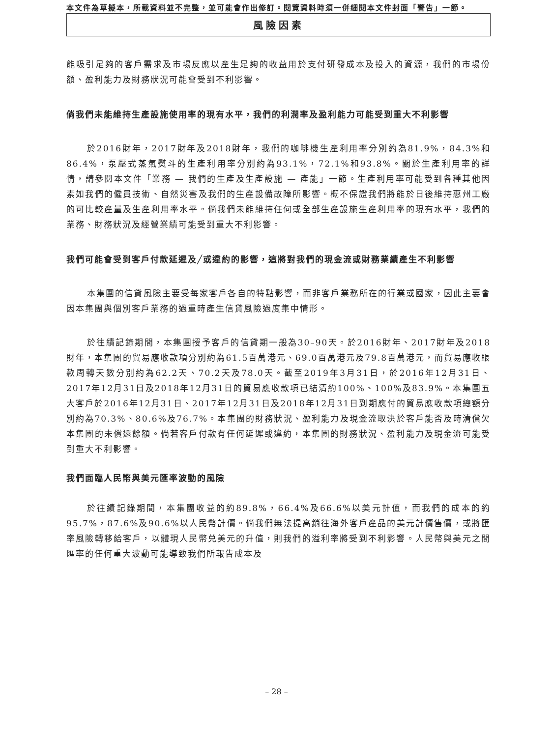本文件為草擬本，所載資料並不完整，並可能會作出修訂。閱覽資料時須一併細閱本文件封面「警告」一節。
風險因素
能吸引足夠的客戶需求及市場反應以產生足夠的收益用於支付研發成本及投入的資源，我們的市場份額、盈利能力及財務狀況可能會受到不利影響。
倘我們未能維持生產設施使用率的現有水平，我們的利潤率及盈利能力可能受到重大不利影響
於2016財年，2017財年及2018財年，我們的咖啡機生產利用率分別約為81.9%，84.3%和86.4%，泵壓式蒸氣熨斗的生產利用率分別約為93.1%，72.1%和93.8%。關於生產利用率的詳情，請參閱本文件「業務 — 我們的生產及生產設施 — 產能」一節。生產利用率可能受到各種其他因素如我們的僱員技術、自然災害及我們的生產設備故障所影響。概不保證我們將能於日後維持惠州工廠的可比較產量及生產利用率水平。倘我們未能維持任何或全部生產設施生產利用率的現有水平，我們的業務、財務狀況及經營業績可能受到重大不利影響。
我們可能會受到客戶付款延遲及╱或違約的影響，這將對我們的現金流或財務業績產生不利影響
本集團的信貸風險主要受每家客戶各自的特點影響，而非客戶業務所在的行業或國家，因此主要會因本集團與個別客戶業務的過重時產生信貸風險過度集中情形。
於往績記錄期間，本集團授予客戶的信貸期一般為30–90天。於2016財年、2017財年及2018財年，本集團的貿易應收款項分別約為61.5百萬港元、69.0百萬港元及79.8百萬港元，而貿易應收賬款周轉天數分別約為62.2天、70.2天及78.0天。截至2019年3月31日，於2016年12月31日、2017年12月31日及2018年12月31日的貿易應收款項已結清約100%、100%及83.9%。本集團五大客戶於2016年12月31日、2017年12月31日及2018年12月31日到期應付的貿易應收款項總額分別約為70.3%、80.6%及76.7%。本集團的財務狀況、盈利能力及現金流取決於客戶能否及時清償欠本集團的未償還餘額。倘若客戶付款有任何延遲或違約，本集團的財務狀況、盈利能力及現金流可能受到重大不利影響。
我們面臨人民幣與美元匯率波動的風險
於往績記錄期間，本集團收益的約89.8%，66.4%及66.6%以美元計值，而我們的成本的約95.7%，87.6%及90.6%以人民幣計價。倘我們無法提高銷往海外客戶產品的美元計價售價，或將匯率風險轉移給客戶，以體現人民幣兑美元的升值，則我們的溢利率將受到不利影響。人民幣與美元之間匯率的任何重大波動可能導致我們所報告成本及
– 28 –